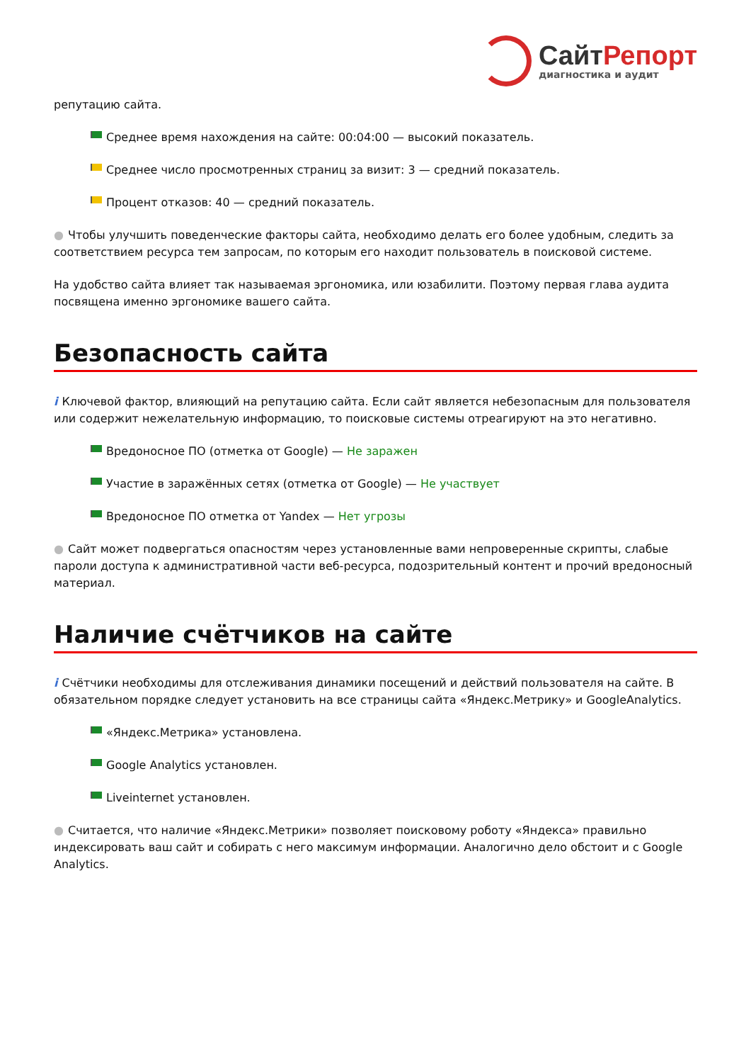СайтРепорт
диагностика и аудит
репутацию сайта.
Среднее время нахождения на сайте: 00:04:00 — высокий показатель.
Среднее число просмотренных страниц за визит: 3 — средний показатель.
Процент отказов: 40 — средний показатель.
● Чтобы улучшить поведенческие факторы сайта, необходимо делать его более удобным, следить за соответствием ресурса тем запросам, по которым его находит пользователь в поисковой системе.
На удобство сайта влияет так называемая эргономика, или юзабилити. Поэтому первая глава аудита посвящена именно эргономике вашего сайта.
Безопасность сайта
i Ключевой фактор, влияющий на репутацию сайта. Если сайт является небезопасным для пользователя или содержит нежелательную информацию, то поисковые системы отреагируют на это негативно.
Вредоносное ПО (отметка от Google) — Не заражен
Участие в заражённых сетях (отметка от Google) — Не участвует
Вредоносное ПО отметка от Yandex — Нет угрозы
● Сайт может подвергаться опасностям через установленные вами непроверенные скрипты, слабые пароли доступа к административной части веб-ресурса, подозрительный контент и прочий вредоносный материал.
Наличие счётчиков на сайте
i Счётчики необходимы для отслеживания динамики посещений и действий пользователя на сайте. В обязательном порядке следует установить на все страницы сайта «Яндекс.Метрику» и GoogleAnalytics.
«Яндекс.Метрика» установлена.
Google Analytics установлен.
Liveinternet установлен.
● Считается, что наличие «Яндекс.Метрики» позволяет поисковому роботу «Яндекса» правильно индексировать ваш сайт и собирать с него максимум информации. Аналогично дело обстоит и с Google Analytics.